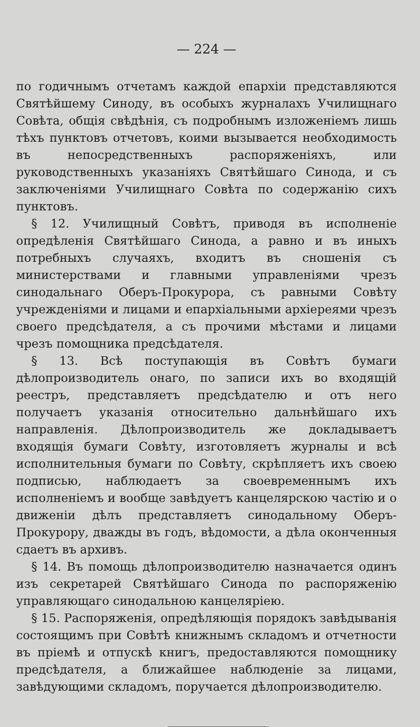— 224 —
по годичнымъ отчетамъ каждой епархіи представляются Святѣйшему Синоду, въ особыхъ журналахъ Училищнаго Совѣта, общія свѣдѣнія, съ подробнымъ изложеніемъ лишь тѣхъ пунктовъ отчетовъ, коими вызывается необходимость въ непосредственныхъ распоряженіяхъ, или руководственныхъ указаніяхъ Святѣйшаго Синода, и съ заключеніями Училищнаго Совѣта по содержанію сихъ пунктовъ.
§ 12. Училищный Совѣтъ, приводя въ исполненіе опредѣленія Святѣйшаго Синода, а равно и въ иныхъ потребныхъ случаяхъ, входитъ въ сношенія съ министерствами и главными управленіями чрезъ синодальнаго Оберъ-Прокурора, съ равными Совѣту учрежденіями и лицами и епархіальными архіереями чрезъ своего предсѣдателя, а съ прочими мѣстами и лицами чрезъ помощника предсѣдателя.
§ 13. Всѣ поступающія въ Совѣтъ бумаги дѣлопроизводитель онаго, по записи ихъ во входящій реестръ, представляетъ предсѣдателю и отъ него получаетъ указанія относительно дальнѣйшаго ихъ направленія. Дѣлопроизводитель же докладываетъ входящія бумаги Совѣту, изготовляетъ журналы и всѣ исполнительныя бумаги по Совѣту, скрѣпляетъ ихъ своею подписью, наблюдаетъ за своевременнымъ ихъ исполненіемъ и вообще завѣдуетъ канцелярскою частію и о движеніи дѣлъ представляетъ синодальному Оберъ-Прокурору, дважды въ годъ, вѣдомости, а дѣла оконченныя сдаетъ въ архивъ.
§ 14. Въ помощь дѣлопроизводителю назначается одинъ изъ секретарей Святѣйшаго Синода по распоряженію управляющаго синодальною канцеляріею.
§ 15. Распоряженія, опредѣляющія порядокъ завѣдыванія состоящимъ при Совѣтѣ книжнымъ складомъ и отчетности въ пріемѣ и отпускѣ книгъ, предоставляются помощнику предсѣдателя, а ближайшее наблюденіе за лицами, завѣдующими складомъ, поручается дѣлопроизводителю.